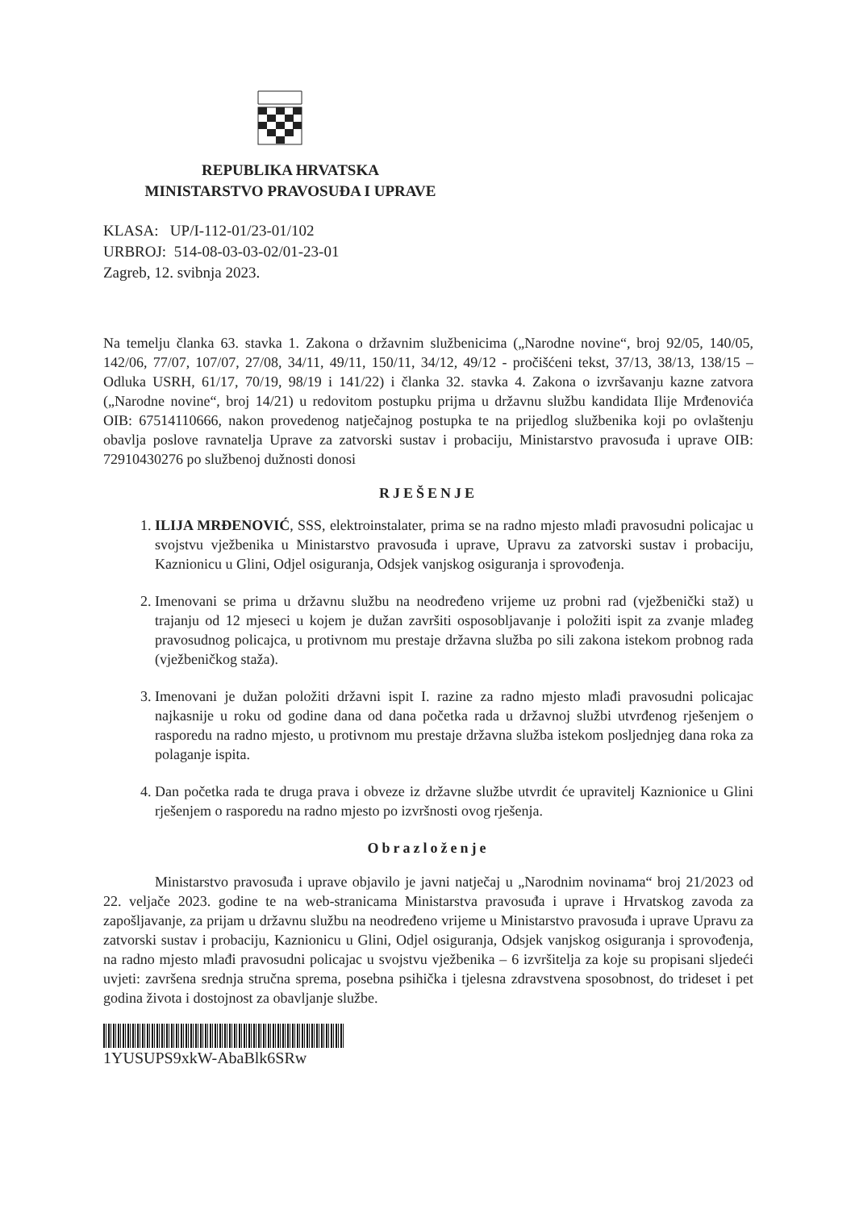REPUBLIKA HRVATSKA
MINISTARSTVO PRAVOSUĐA I UPRAVE
KLASA: UP/I-112-01/23-01/102
URBROJ: 514-08-03-03-02/01-23-01
Zagreb, 12. svibnja 2023.
Na temelju članka 63. stavka 1. Zakona o državnim službenicima („Narodne novine“, broj 92/05, 140/05, 142/06, 77/07, 107/07, 27/08, 34/11, 49/11, 150/11, 34/12, 49/12 - pročišćeni tekst, 37/13, 38/13, 138/15 – Odluka USRH, 61/17, 70/19, 98/19 i 141/22) i članka 32. stavka 4. Zakona o izvršavanju kazne zatvora („Narodne novine“, broj 14/21) u redovitom postupku prijma u državnu službu kandidata Ilije Mrđenovića OIB: 67514110666, nakon provedenog natječajnog postupka te na prijedlog službenika koji po ovlaštenju obavlja poslove ravnatelja Uprave za zatvorski sustav i probaciju, Ministarstvo pravosuđa i uprave OIB: 72910430276 po službenoj dužnosti donosi
RJEŠENJE
1. ILIJA MRĐENOVIĆ, SSS, elektroinstalater, prima se na radno mjesto mlađi pravosudni policajac u svojstvu vježbenika u Ministarstvo pravosuđa i uprave, Upravu za zatvorski sustav i probaciju, Kaznionicu u Glini, Odjel osiguranja, Odsjek vanjskog osiguranja i sprovođenja.
2. Imenovani se prima u državnu službu na neodređeno vrijeme uz probni rad (vježbenički staž) u trajanju od 12 mjeseci u kojem je dužan završiti osposobljavanje i položiti ispit za zvanje mlađeg pravosudnog policajca, u protivnom mu prestaje državna služba po sili zakona istekom probnog rada (vježbeničkog staža).
3. Imenovani je dužan položiti državni ispit I. razine za radno mjesto mlađi pravosudni policajac najkasnije u roku od godine dana od dana početka rada u državnoj službi utvrđenog rješenjem o rasporedu na radno mjesto, u protivnom mu prestaje državna služba istekom posljednjeg dana roka za polaganje ispita.
4. Dan početka rada te druga prava i obveze iz državne službe utvrdit će upravitelj Kaznionice u Glini rješenjem o rasporedu na radno mjesto po izvršnosti ovog rješenja.
Obrazloženje
Ministarstvo pravosuđa i uprave objavilo je javni natječaj u „Narodnim novinama“ broj 21/2023 od 22. veljače 2023. godine te na web-stranicama Ministarstva pravosuđa i uprave i Hrvatskog zavoda za zapošljavanje, za prijam u državnu službu na neodređeno vrijeme u Ministarstvo pravosuđa i uprave Upravu za zatvorski sustav i probaciju, Kaznionicu u Glini, Odjel osiguranja, Odsjek vanjskog osiguranja i sprovođenja, na radno mjesto mlađi pravosudni policajac u svojstvu vježbenika – 6 izvršitelja za koje su propisani sljedeći uvjeti: završena srednja stručna sprema, posebna psihička i tjelesna zdravstvena sposobnost, do trideset i pet godina života i dostojnost za obavljanje službe.
1YUSUPS9xkW-AbaBlk6SRw